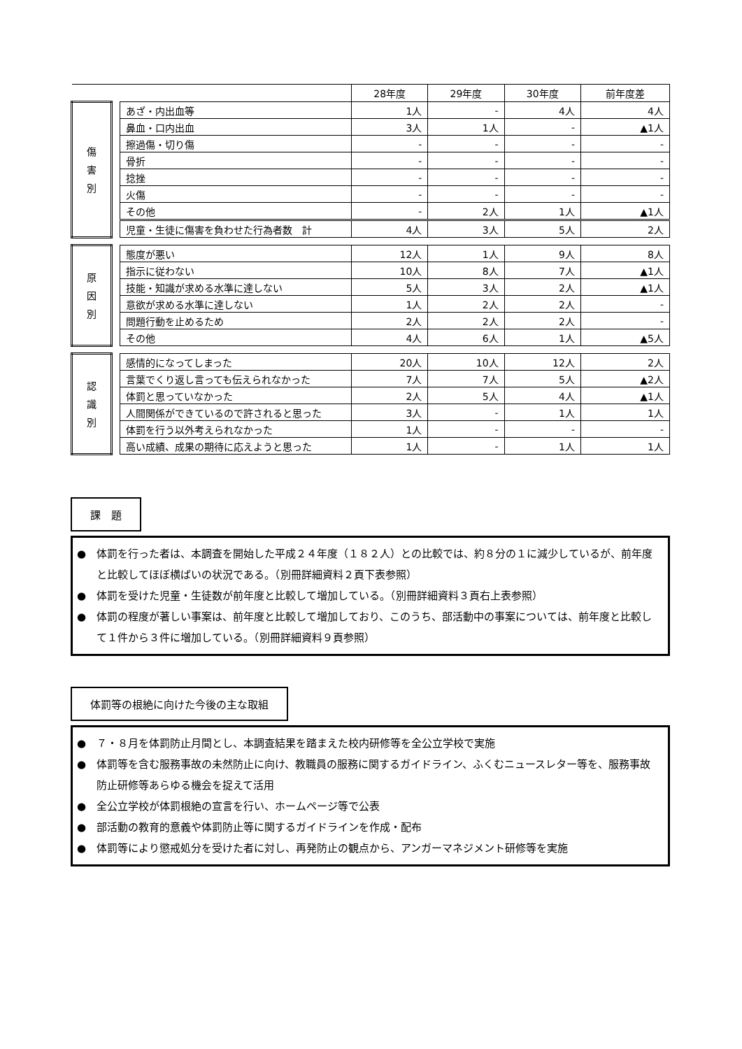| | | | 28年度 | 29年度 | 30年度 | 前年度差 |
| --- | --- | --- | --- | --- | --- | --- |
| 傷 害 別 | | あざ・内出血等 | 1人 | - | 4人 | 4人 |
| | | 鼻血・口内出血 | 3人 | 1人 | - | ▲1人 |
| | | 擦過傷・切り傷 | - | - | - | - |
| | | 骨折 | - | - | - | - |
| | | 捻挫 | - | - | - | - |
| | | 火傷 | - | - | - | - |
| | | その他 | - | 2人 | 1人 | ▲1人 |
| | | 児童・生徒に傷害を負わせた行為者数 計 | 4人 | 3人 | 5人 | 2人 |
| 原 因 別 | | 態度が悪い | 12人 | 1人 | 9人 | 8人 |
| | | 指示に従わない | 10人 | 8人 | 7人 | ▲1人 |
| | | 技能・知識が求める水準に達しない | 5人 | 3人 | 2人 | ▲1人 |
| | | 意欲が求める水準に達しない | 1人 | 2人 | 2人 | - |
| | | 問題行動を止めるため | 2人 | 2人 | 2人 | - |
| | | その他 | 4人 | 6人 | 1人 | ▲5人 |
| 認 識 別 | | 感情的になってしまった | 20人 | 10人 | 12人 | 2人 |
| | | 言葉でくり返し言っても伝えられなかった | 7人 | 7人 | 5人 | ▲2人 |
| | | 体罰と思っていなかった | 2人 | 5人 | 4人 | ▲1人 |
| | | 人間関係ができているので許されると思った | 3人 | - | 1人 | 1人 |
| | | 体罰を行う以外考えられなかった | 1人 | - | - | - |
| | | 高い成績、成果の期待に応えようと思った | 1人 | - | 1人 | 1人 |
課　題
●　体罰を行った者は、本調査を開始した平成２４年度（１８２人）との比較では、約８分の１に減少しているが、前年度と比較してほぼ横ばいの状況である。（別冊詳細資料２頁下表参照）
●　体罰を受けた児童・生徒数が前年度と比較して増加している。（別冊詳細資料３頁右上表参照）
●　体罰の程度が著しい事案は、前年度と比較して増加しており、このうち、部活動中の事案については、前年度と比較して１件から３件に増加している。（別冊詳細資料９頁参照）
体罰等の根絶に向けた今後の主な取組
●　７・８月を体罰防止月間とし、本調査結果を踏まえた校内研修等を全公立学校で実施
●　体罰等を含む服務事故の未然防止に向け、教職員の服務に関するガイドライン、ふくむニュースレター等を、服務事故防止研修等あらゆる機会を捉えて活用
●　全公立学校が体罰根絶の宣言を行い、ホームページ等で公表
●　部活動の教育的意義や体罰防止等に関するガイドラインを作成・配布
●　体罰等により懲戒処分を受けた者に対し、再発防止の観点から、アンガーマネジメント研修等を実施